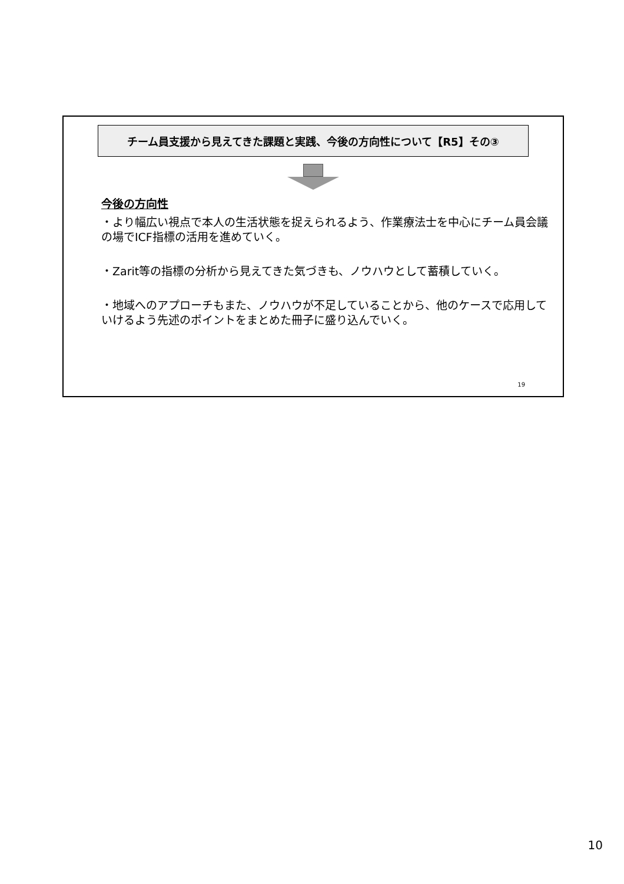チーム員支援から見えてきた課題と実践、今後の方向性について【R5】その③
今後の方向性
・より幅広い視点で本人の生活状態を捉えられるよう、作業療法士を中心にチーム員会議の場でICF指標の活用を進めていく。
・Zarit等の指標の分析から見えてきた気づきも、ノウハウとして蓄積していく。
・地域へのアプローチもまた、ノウハウが不足していることから、他のケースで応用していけるよう先述のポイントをまとめた冊子に盛り込んでいく。
19
10